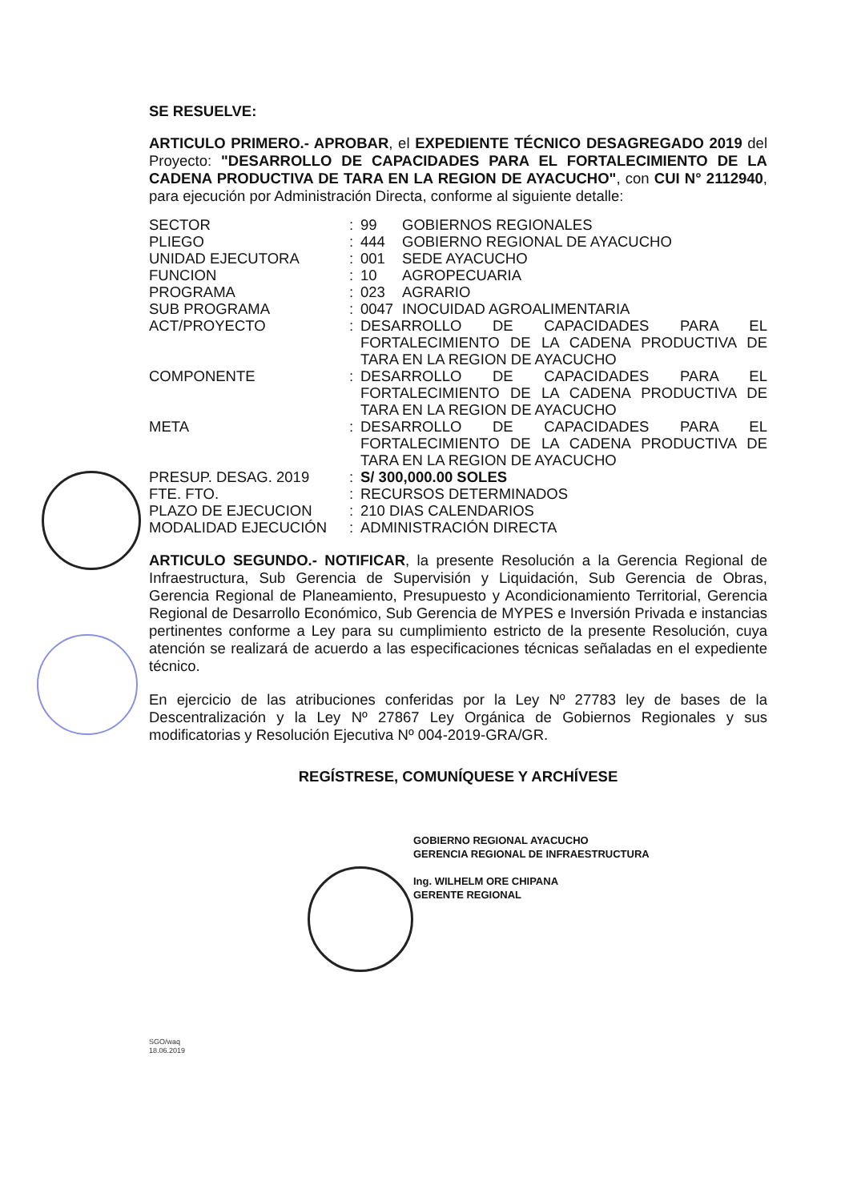SE RESUELVE:
ARTICULO PRIMERO.- APROBAR, el EXPEDIENTE TÉCNICO DESAGREGADO 2019 del Proyecto: "DESARROLLO DE CAPACIDADES PARA EL FORTALECIMIENTO DE LA CADENA PRODUCTIVA DE TARA EN LA REGION DE AYACUCHO", con CUI N° 2112940, para ejecución por Administración Directa, conforme al siguiente detalle:
| SECTOR | : | 99 | GOBIERNOS REGIONALES |
| PLIEGO | : | 444 | GOBIERNO REGIONAL DE AYACUCHO |
| UNIDAD EJECUTORA | : | 001 | SEDE AYACUCHO |
| FUNCION | : | 10 | AGROPECUARIA |
| PROGRAMA | : | 023 | AGRARIO |
| SUB PROGRAMA | : | 0047 | INOCUIDAD AGROALIMENTARIA |
| ACT/PROYECTO | : | DESARROLLO DE CAPACIDADES PARA EL FORTALECIMIENTO DE LA CADENA PRODUCTIVA DE TARA EN LA REGION DE AYACUCHO | |
| COMPONENTE | : | DESARROLLO DE CAPACIDADES PARA EL FORTALECIMIENTO DE LA CADENA PRODUCTIVA DE TARA EN LA REGION DE AYACUCHO | |
| META | : | DESARROLLO DE CAPACIDADES PARA EL FORTALECIMIENTO DE LA CADENA PRODUCTIVA DE TARA EN LA REGION DE AYACUCHO | |
| PRESUP. DESAG. 2019 | : | S/ 300,000.00 SOLES | |
| FTE. FTO. | : | RECURSOS DETERMINADOS | |
| PLAZO DE EJECUCION | : | 210 DIAS CALENDARIOS | |
| MODALIDAD EJECUCIÓN | : | ADMINISTRACIÓN DIRECTA | |
ARTICULO SEGUNDO.- NOTIFICAR, la presente Resolución a la Gerencia Regional de Infraestructura, Sub Gerencia de Supervisión y Liquidación, Sub Gerencia de Obras, Gerencia Regional de Planeamiento, Presupuesto y Acondicionamiento Territorial, Gerencia Regional de Desarrollo Económico, Sub Gerencia de MYPES e Inversión Privada e instancias pertinentes conforme a Ley para su cumplimiento estricto de la presente Resolución, cuya atención se realizará de acuerdo a las especificaciones técnicas señaladas en el expediente técnico.
En ejercicio de las atribuciones conferidas por la Ley Nº 27783 ley de bases de la Descentralización y la Ley Nº 27867 Ley Orgánica de Gobiernos Regionales y sus modificatorias y Resolución Ejecutiva Nº 004-2019-GRA/GR.
REGÍSTRESE, COMUNÍQUESE Y ARCHÍVESE
GOBIERNO REGIONAL AYACUCHO
GERENCIA REGIONAL DE INFRAESTRUCTURA
Ing. WILHELM ORE CHIPANA
GERENTE REGIONAL
SGO/waq
18.06.2019